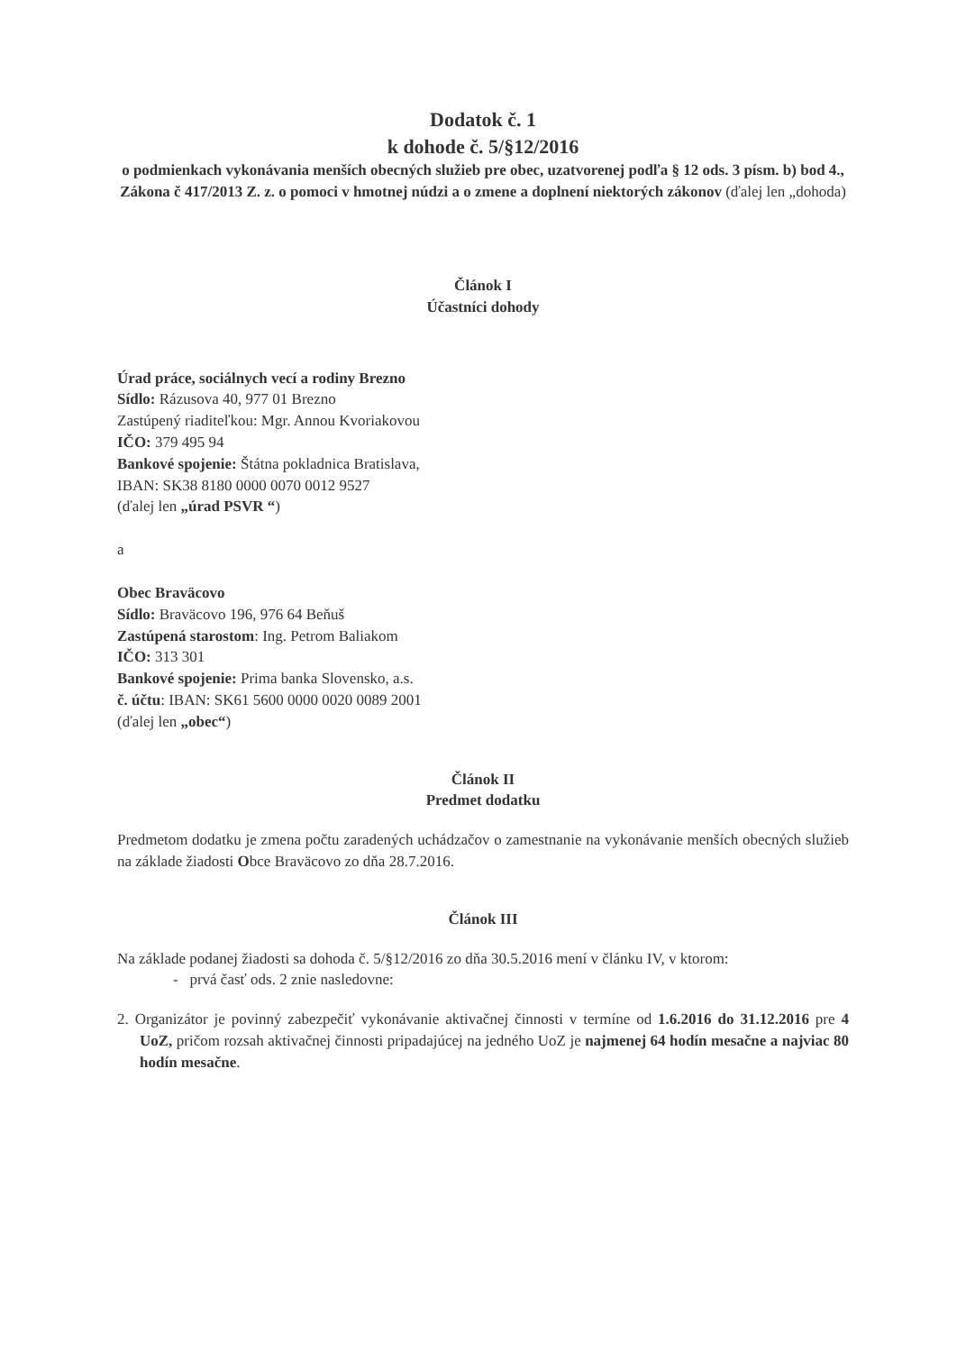Dodatok č. 1
k dohode č. 5/§12/2016
o podmienkach vykonávania menších obecných služieb pre obec, uzatvorenej podľa § 12 ods. 3 písm. b) bod 4., Zákona č 417/2013 Z. z. o pomoci v hmotnej núdzi a o zmene a doplnení niektorých zákonov (ďalej len „dohoda)
Článok I
Účastníci dohody
Úrad práce, sociálnych vecí a rodiny Brezno
Sídlo: Rázusova 40, 977 01 Brezno
Zastúpený riaditeľkou: Mgr. Annou Kvoriakovou
IČO: 379 495 94
Bankové spojenie: Štátna pokladnica Bratislava,
IBAN: SK38 8180 0000 0070 0012 9527
(ďalej len „úrad PSVR “)
a
Obec Braväcovo
Sídlo: Braväcovo 196, 976 64 Beňuš
Zastúpená starostom: Ing. Petrom Baliakom
IČO: 313 301
Bankové spojenie: Prima banka Slovensko, a.s.
č. účtu: IBAN: SK61 5600 0000 0020 0089 2001
(ďalej len „obec“)
Článok II
Predmet dodatku
Predmetom dodatku je zmena počtu zaradených uchádzačov o zamestnanie na vykonávanie menších obecných služieb na základe žiadosti Obce Braväcovo zo dňa 28.7.2016.
Článok III
Na základe podanej žiadosti sa dohoda č. 5/§12/2016 zo dňa 30.5.2016 mení v článku IV, v ktorom:
- prvá časť ods. 2 znie nasledovne:
2. Organizátor je povinný zabezpečiť vykonávanie aktivačnej činnosti v termíne od 1.6.2016 do 31.12.2016 pre 4 UoZ, pričom rozsah aktivačnej činnosti pripadajúcej na jedného UoZ je najmenej 64 hodín mesačne a najviac 80 hodín mesačne.